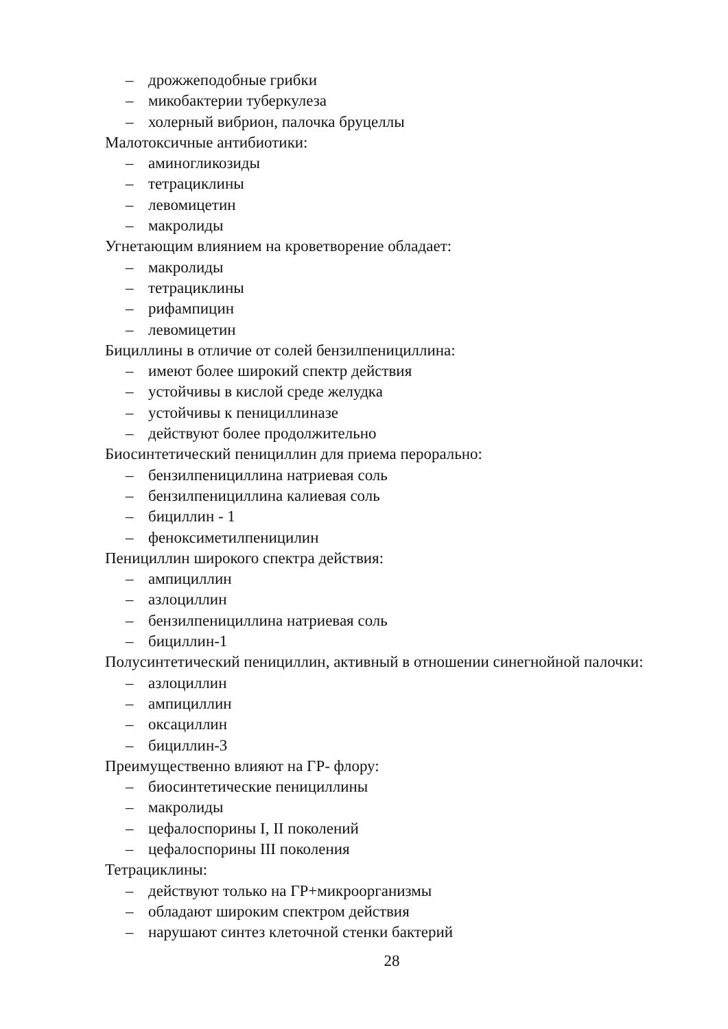– дрожжеподобные грибки
– микобактерии туберкулеза
– холерный вибрион, палочка бруцеллы
Малотоксичные антибиотики:
– аминогликозиды
– тетрациклины
– левомицетин
– макролиды
Угнетающим влиянием на кроветворение обладает:
– макролиды
– тетрациклины
– рифампицин
– левомицетин
Бициллины в отличие от солей бензилпенициллина:
– имеют более широкий спектр действия
– устойчивы в кислой среде желудка
– устойчивы к пенициллиназе
– действуют более продолжительно
Биосинтетический пенициллин для приема перорально:
– бензилпенициллина натриевая соль
– бензилпенициллина калиевая соль
– бициллин - 1
– феноксиметилпеницилин
Пенициллин широкого спектра действия:
– ампициллин
– азлоциллин
– бензилпенициллина натриевая соль
– бициллин-1
Полусинтетический пенициллин, активный в отношении синегнойной палочки:
– азлоциллин
– ампициллин
– оксациллин
– бициллин-3
Преимущественно влияют на ГР- флору:
– биосинтетические пенициллины
– макролиды
– цефалоспорины I, II поколений
– цефалоспорины III поколения
Тетрациклины:
– действуют только на ГР+микроорганизмы
– обладают широким спектром действия
– нарушают синтез клеточной стенки бактерий
28